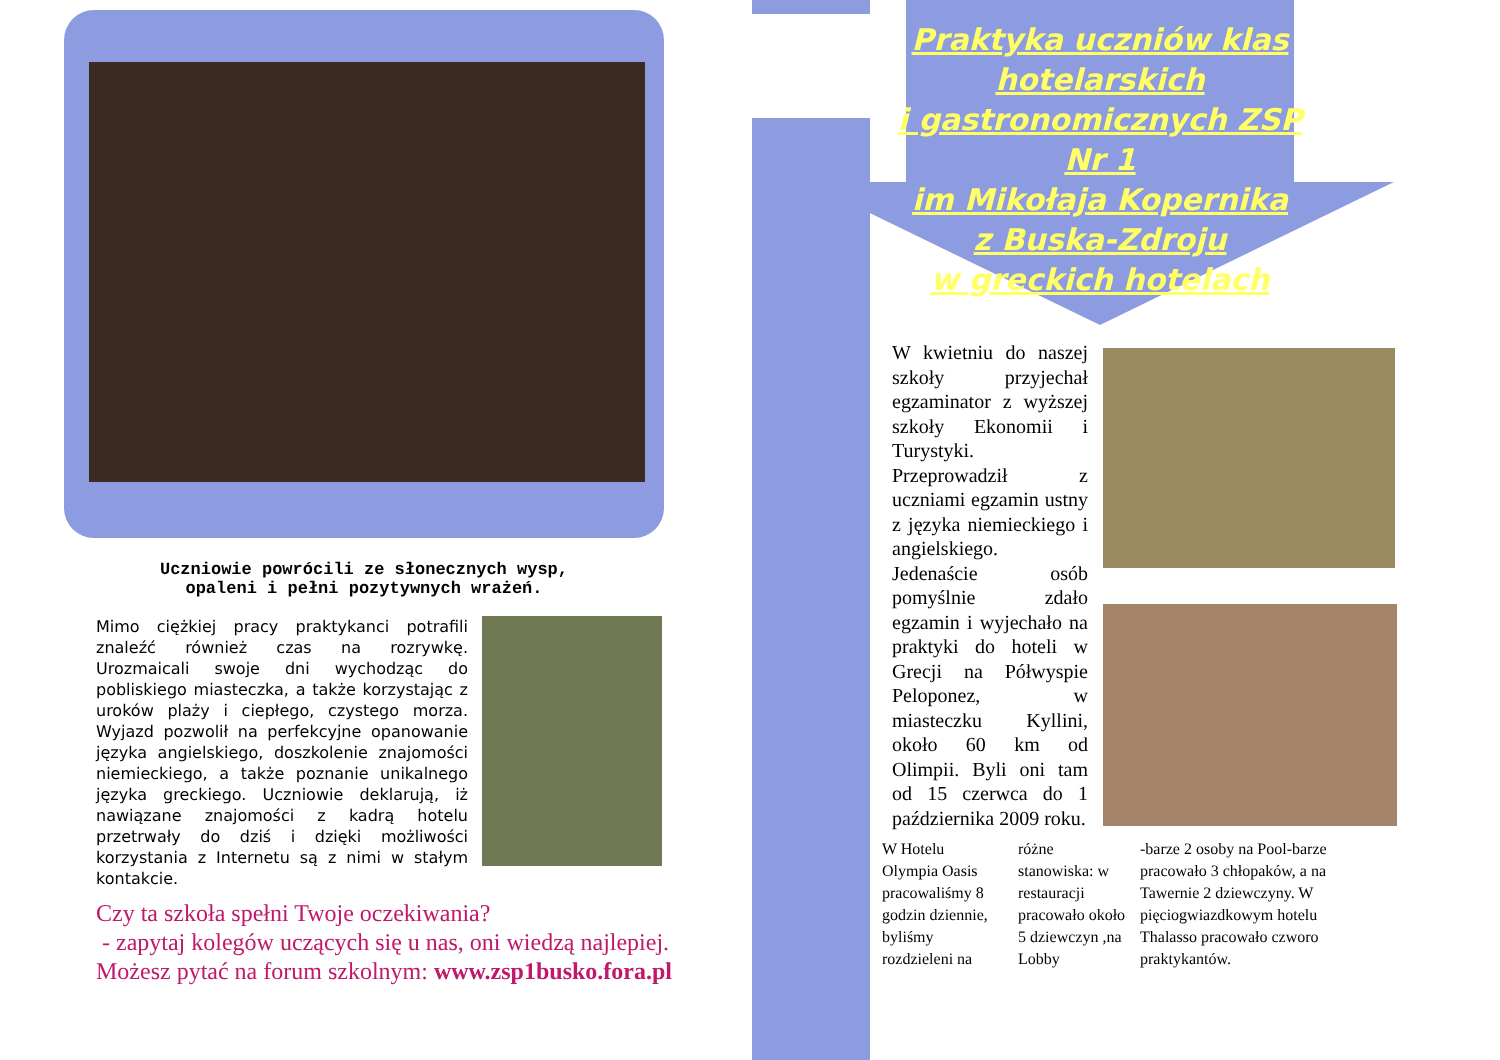Uczniowie powrócili ze słonecznych wysp,
opaleni i pełni pozytywnych wrażeń.
Mimo ciężkiej pracy praktykanci potrafili znaleźć również czas na rozrywkę. Urozmaicali swoje dni wychodząc do pobliskiego miasteczka, a także korzystając z uroków plaży i ciepłego, czystego morza. Wyjazd pozwolił na perfekcyjne opanowanie języka angielskiego, doszkolenie znajomości niemieckiego, a także poznanie unikalnego języka greckiego. Uczniowie deklarują, iż nawiązane znajomości z kadrą hotelu przetrwały do dziś i dzięki możliwości korzystania z Internetu są z nimi w stałym kontakcie.
Czy ta szkoła spełni Twoje oczekiwania?
- zapytaj kolegów uczących się u nas, oni wiedzą najlepiej.
Możesz pytać na forum szkolnym: www.zsp1busko.fora.pl
Praktyka uczniów klas hotelarskich
i gastronomicznych ZSP Nr 1
im Mikołaja Kopernika
z Buska-Zdroju
w greckich hotelach
W kwietniu do naszej szkoły przyjechał egzaminator z wyższej szkoły Ekonomii i Turystyki. Przeprowadził z uczniami egzamin ustny z języka niemieckiego i angielskiego. Jedenaście osób pomyślnie zdało egzamin i wyjechało na praktyki do hoteli w Grecji na Półwyspie Peloponez, w miasteczku Kyllini, około 60 km od Olimpii. Byli oni tam od 15 czerwca do 1 października 2009 roku.
W Hotelu Olympia Oasis pracowaliśmy 8 godzin dziennie, byliśmy rozdzieleni na
różne stanowiska: w restauracji pracowało około 5 dziewczyn ,na Lobby
-barze 2 osoby na Pool-barze pracowało 3 chłopaków, a na Tawernie 2 dziewczyny. W pięciogwiazdkowym hotelu Thalasso pracowało czworo praktykantów.